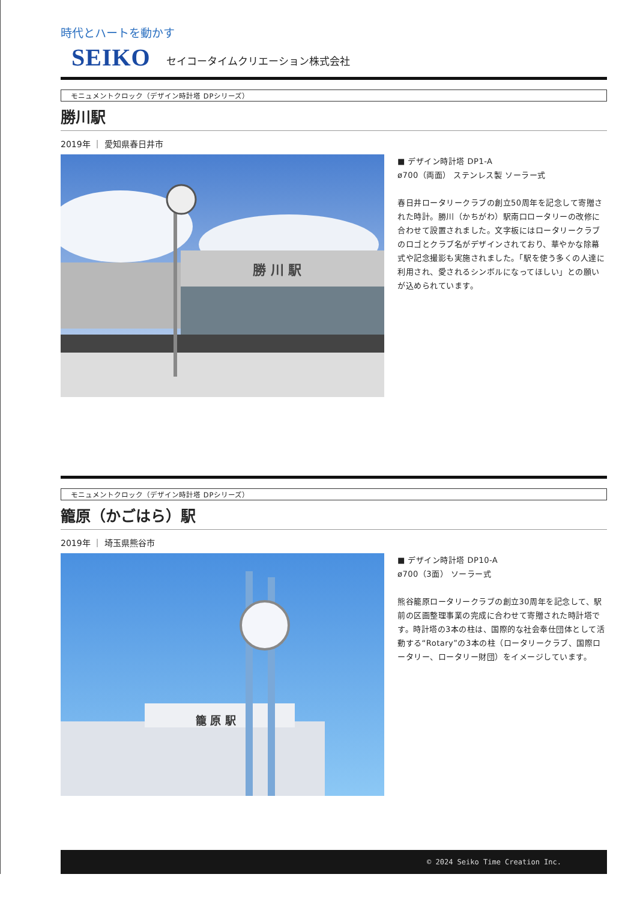時代とハートを動かす
SEIKO
セイコータイムクリエーション株式会社
モニュメントクロック（デザイン時計塔 DPシリーズ）
勝川駅
2019年 ｜ 愛知県春日井市
勝 川 駅
■ デザイン時計塔 DP1-A
ø700（両面） ステンレス製 ソーラー式
春日井ロータリークラブの創立50周年を記念して寄贈された時計。勝川（かちがわ）駅南口ロータリーの改修に合わせて設置されました。文字板にはロータリークラブのロゴとクラブ名がデザインされており、華やかな除幕式や記念撮影も実施されました。「駅を使う多くの人達に利用され、愛されるシンボルになってほしい」との願いが込められています。
モニュメントクロック（デザイン時計塔 DPシリーズ）
籠原（かごはら）駅
2019年 ｜ 埼玉県熊谷市
籠 原 駅
■ デザイン時計塔 DP10-A
ø700（3面） ソーラー式
熊谷籠原ロータリークラブの創立30周年を記念して、駅前の区画整理事業の完成に合わせて寄贈された時計塔です。時計塔の3本の柱は、国際的な社会奉仕団体として活動する“Rotary”の3本の柱（ロータリークラブ、国際ロータリー、ロータリー財団）をイメージしています。
© 2024 Seiko Time Creation Inc.